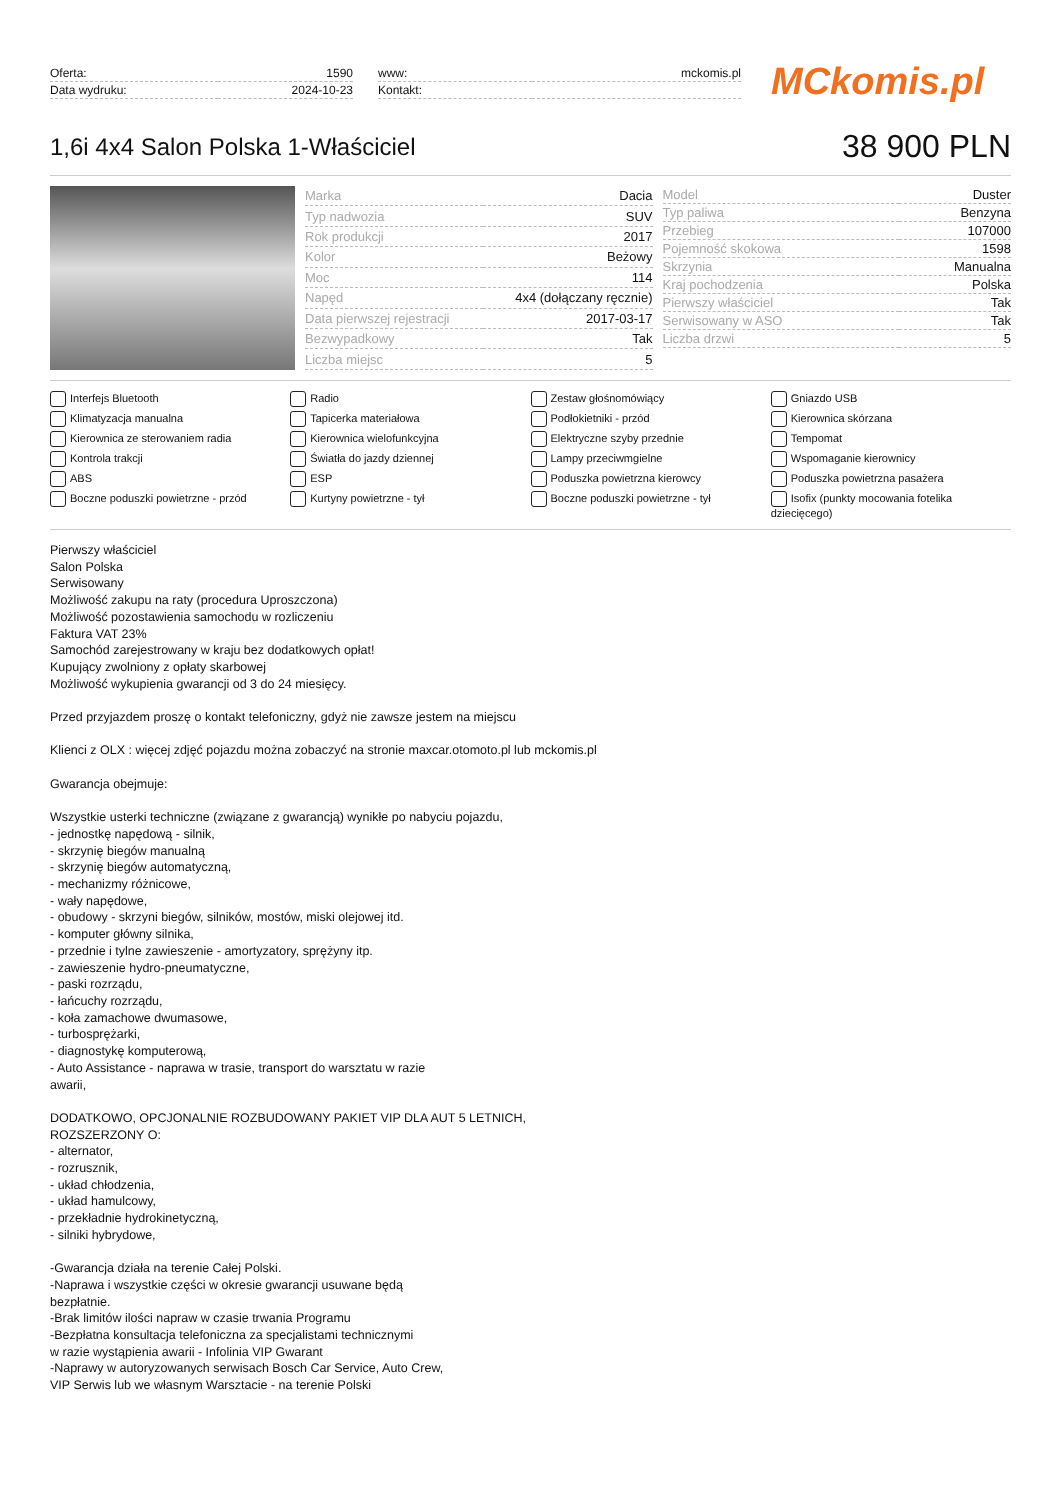| Oferta: | 1590 |
| Data wydruku: | 2024-10-23 |
| www: | mckomis.pl |
| Kontakt: | |
MCkomis.pl
1,6i 4x4 Salon Polska 1-Właściciel
38 900 PLN
| Marka | Dacia |
| Typ nadwozia | SUV |
| Rok produkcji | 2017 |
| Kolor | Beżowy |
| Moc | 114 |
| Napęd | 4x4 (dołączany ręcznie) |
| Data pierwszej rejestracji | 2017-03-17 |
| Bezwypadkowy | Tak |
| Liczba miejsc | 5 |
| Model | Duster |
| Typ paliwa | Benzyna |
| Przebieg | 107000 |
| Pojemność skokowa | 1598 |
| Skrzynia | Manualna |
| Kraj pochodzenia | Polska |
| Pierwszy właściciel | Tak |
| Serwisowany w ASO | Tak |
| Liczba drzwi | 5 |
Interfejs Bluetooth
Radio
Zestaw głośnomówiący
Gniazdo USB
Klimatyzacja manualna
Tapicerka materiałowa
Podłokietniki - przód
Kierownica skórzana
Kierownica ze sterowaniem radia
Kierownica wielofunkcyjna
Elektryczne szyby przednie
Tempomat
Kontrola trakcji
Światła do jazdy dziennej
Lampy przeciwmgielne
Wspomaganie kierownicy
ABS
ESP
Poduszka powietrzna kierowcy
Poduszka powietrzna pasażera
Boczne poduszki powietrzne - przód
Kurtyny powietrzne - tył
Boczne poduszki powietrzne - tył
Isofix (punkty mocowania fotelika dziecięcego)
Pierwszy właściciel
Salon Polska
Serwisowany
Możliwość zakupu na raty (procedura Uproszczona)
Możliwość pozostawienia samochodu w rozliczeniu
Faktura VAT 23%
Samochód zarejestrowany w kraju bez dodatkowych opłat!
Kupujący zwolniony z opłaty skarbowej
Możliwość wykupienia gwarancji od 3 do 24 miesięcy.
Przed przyjazdem proszę o kontakt telefoniczny, gdyż nie zawsze jestem na miejscu
Klienci z OLX : więcej zdjęć pojazdu można zobaczyć na stronie maxcar.otomoto.pl lub mckomis.pl
Gwarancja obejmuje:
Wszystkie usterki techniczne (związane z gwarancją) wynikłe po nabyciu pojazdu,
- jednostkę napędową - silnik,
- skrzynię biegów manualną
- skrzynię biegów automatyczną,
- mechanizmy różnicowe,
- wały napędowe,
- obudowy - skrzyni biegów, silników, mostów, miski olejowej itd.
- komputer główny silnika,
- przednie i tylne zawieszenie - amortyzatory, sprężyny itp.
- zawieszenie hydro-pneumatyczne,
- paski rozrządu,
- łańcuchy rozrządu,
- koła zamachowe dwumasowe,
- turbosprężarki,
- diagnostykę komputerową,
- Auto Assistance - naprawa w trasie, transport do warsztatu w razie
awarii,
DODATKOWO, OPCJONALNIE ROZBUDOWANY PAKIET VIP DLA AUT 5 LETNICH,
ROZSZERZONY O:
- alternator,
- rozrusznik,
- układ chłodzenia,
- układ hamulcowy,
- przekładnie hydrokinetyczną,
- silniki hybrydowe,
-Gwarancja działa na terenie Całej Polski.
-Naprawa i wszystkie części w okresie gwarancji usuwane będą
bezpłatnie.
-Brak limitów ilości napraw w czasie trwania Programu
-Bezpłatna konsultacja telefoniczna za specjalistami technicznymi
w razie wystąpienia awarii - Infolinia VIP Gwarant
-Naprawy w autoryzowanych serwisach Bosch Car Service, Auto Crew,
VIP Serwis lub we własnym Warsztacie - na terenie Polski